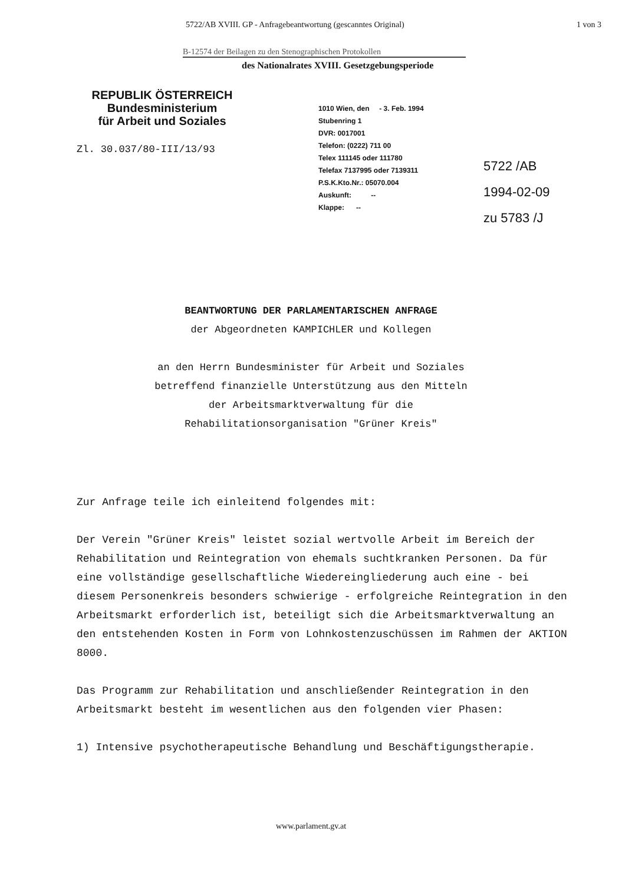5722/AB XVIII. GP - Anfragebeantwortung (gescanntes Original) 1 von 3
B-12574 der Beilagen zu den Stenographischen Protokollen
des Nationalrates XVIII. Gesetzgebungsperiode
REPUBLIK ÖSTERREICH
Bundesministerium
für Arbeit und Soziales
Zl. 30.037/80-III/13/93
1010 Wien, den - 3. Feb. 1994
Stubenring 1
DVR: 0017001
Telefon: (0222) 711 00
Telex 111145 oder 111780
Telefax 7137995 oder 7139311
P.S.K.Kto.Nr.: 05070.004
Auskunft: --
Klappe: --
5722 /AB
1994-02-09
zu 5783 /J
BEANTWORTUNG DER PARLAMENTARISCHEN ANFRAGE
der Abgeordneten KAMPICHLER und Kollegen
an den Herrn Bundesminister für Arbeit und Soziales
betreffend finanzielle Unterstützung aus den Mitteln
der Arbeitsmarktverwaltung für die
Rehabilitationsorganisation "Grüner Kreis"
Zur Anfrage teile ich einleitend folgendes mit:
Der Verein "Grüner Kreis" leistet sozial wertvolle Arbeit im Bereich der Rehabilitation und Reintegration von ehemals suchtkranken Personen. Da für eine vollständige gesellschaftliche Wiedereingliederung auch eine - bei diesem Personenkreis besonders schwierige - erfolgreiche Reintegration in den Arbeitsmarkt erforderlich ist, beteiligt sich die Arbeitsmarktverwaltung an den entstehenden Kosten in Form von Lohnkostenzuschüssen im Rahmen der AKTION 8000.
Das Programm zur Rehabilitation und anschließender Reintegration in den Arbeitsmarkt besteht im wesentlichen aus den folgenden vier Phasen:
1) Intensive psychotherapeutische Behandlung und Beschäftigungstherapie.
www.parlament.gv.at